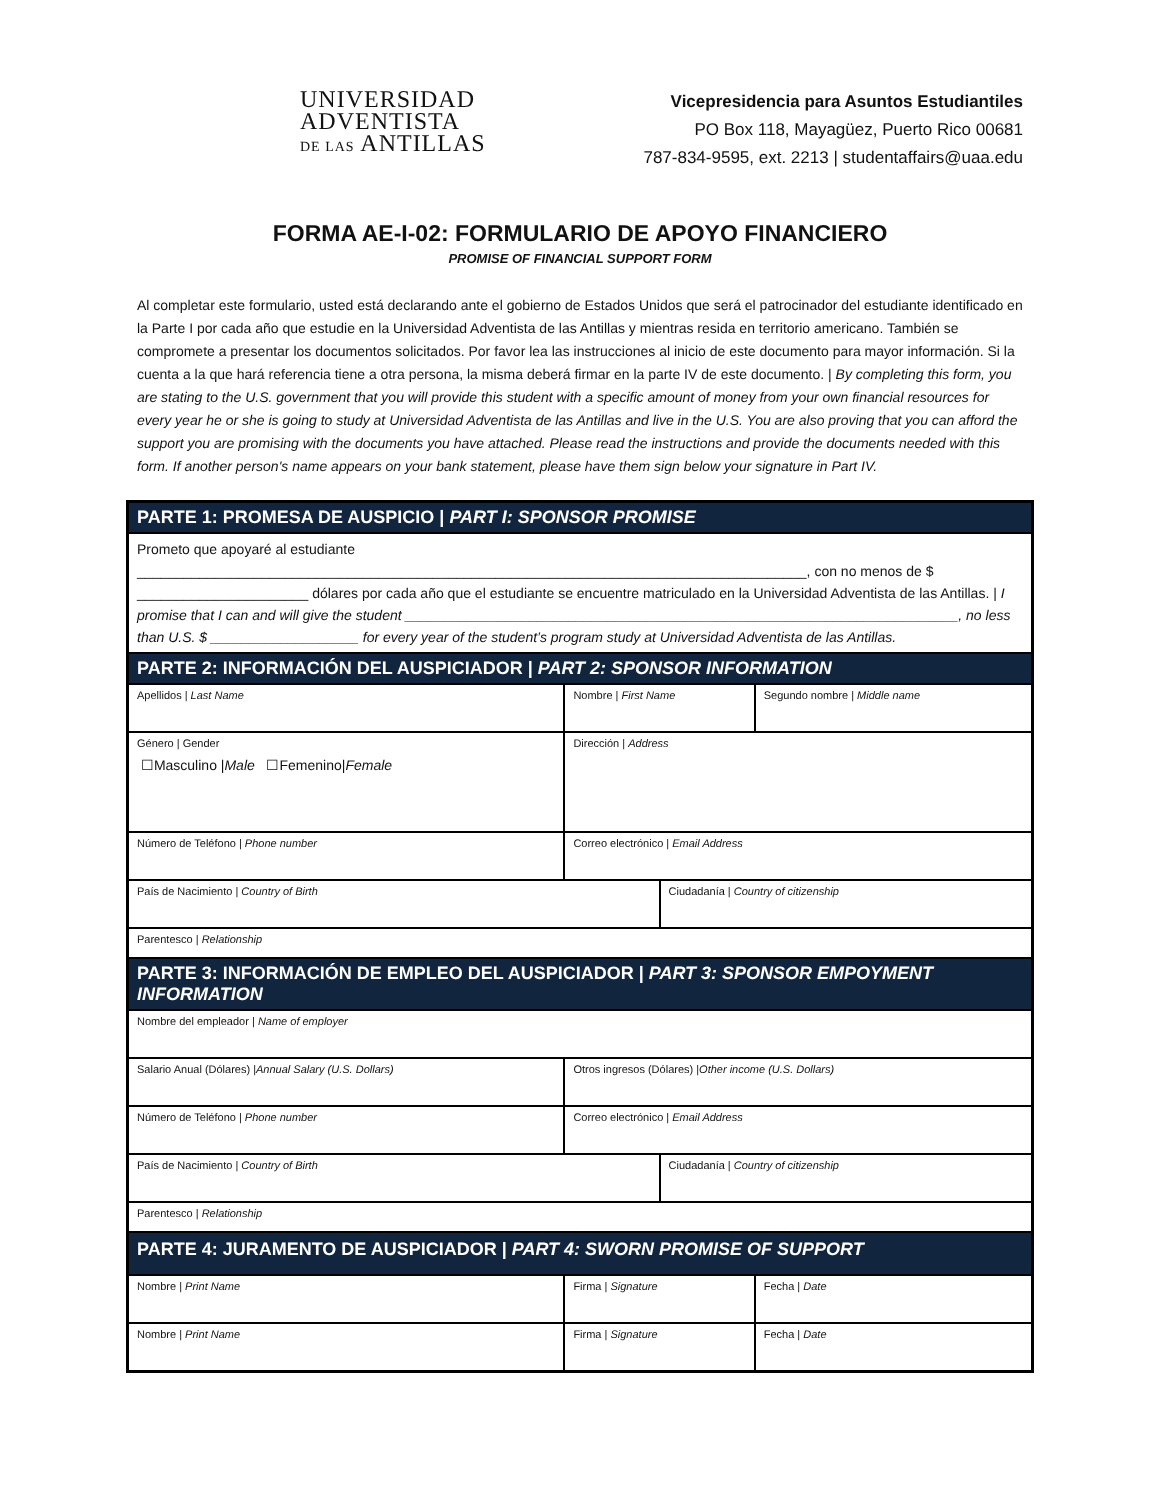UNIVERSIDAD
ADVENTISTA
DE LAS ANTILLAS
Vicepresidencia para Asuntos Estudiantiles
PO Box 118, Mayagüez, Puerto Rico 00681
787-834-9595, ext. 2213 | studentaffairs@uaa.edu
FORMA AE-I-02: FORMULARIO DE APOYO FINANCIERO
PROMISE OF FINANCIAL SUPPORT FORM
Al completar este formulario, usted está declarando ante el gobierno de Estados Unidos que será el patrocinador del estudiante identificado en la Parte I por cada año que estudie en la Universidad Adventista de las Antillas y mientras resida en territorio americano. También se compromete a presentar los documentos solicitados. Por favor lea las instrucciones al inicio de este documento para mayor información. Si la cuenta a la que hará referencia tiene a otra persona, la misma deberá firmar en la parte IV de este documento. | By completing this form, you are stating to the U.S. government that you will provide this student with a specific amount of money from your own financial resources for every year he or she is going to study at Universidad Adventista de las Antillas and live in the U.S. You are also proving that you can afford the support you are promising with the documents you have attached. Please read the instructions and provide the documents needed with this form. If another person's name appears on your bank statement, please have them sign below your signature in Part IV.
| PARTE 1: PROMESA DE AUSPICIO / PART I: SPONSOR PROMISE | | | |
| Prometo que apoyaré al estudiante ______________________________________________________________________________________, con no menos de $ ______________________ dólares por cada año que el estudiante se encuentre matriculado en la Universidad Adventista de las Antillas. / I promise that I can and will give the student _______________________________________________________________________, no less than U.S. $ ___________________ for every year of the student’s program study at Universidad Adventista de las Antillas. | | | |
| PARTE 2: INFORMACIÓN DEL AUSPICIADOR / PART 2: SPONSOR INFORMATION | | | |
| Apellidos / Last Name | Nombre / First Name | | Segundo nombre / Middle name |
| Género / Gender ☐Masculino / Male ☐Femenino/ Female | Dirección / Address | | |
| Número de Teléfono / Phone number | Correo electrónico / Email Address | | |
| País de Nacimiento / Country of Birth | | Ciudadanía / Country of citizenship | |
| Parentesco / Relationship | | | |
| PARTE 3: INFORMACIÓN DE EMPLEO DEL AUSPICIADOR / PART 3: SPONSOR EMPOYMENT INFORMATION | | | |
| Nombre del empleador / Name of employer | | | |
| Salario Anual (Dólares) / Annual Salary (U.S. Dollars) | Otros ingresos (Dólares) / Other income (U.S. Dollars) | | |
| Número de Teléfono / Phone number | Correo electrónico / Email Address | | |
| País de Nacimiento / Country of Birth | | Ciudadanía / Country of citizenship | |
| Parentesco / Relationship | | | |
| PARTE 4: JURAMENTO DE AUSPICIADOR / PART 4: SWORN PROMISE OF SUPPORT | | | |
| Nombre / Print Name | Firma / Signature | | Fecha / Date |
| Nombre / Print Name | Firma / Signature | | Fecha / Date |